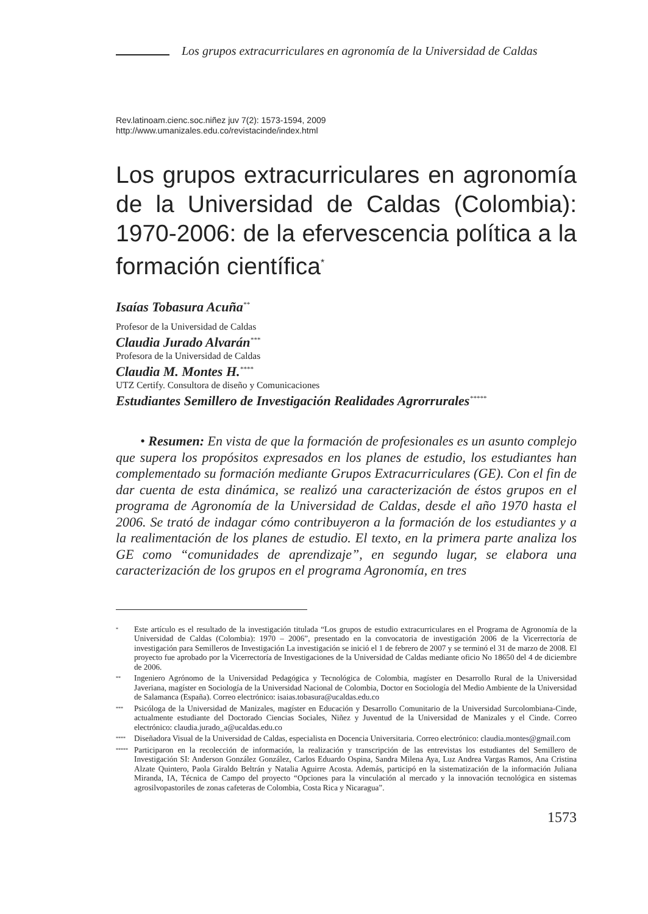Los grupos extracurriculares en agronomía de la Universidad de Caldas
Rev.latinoam.cienc.soc.niñez juv 7(2): 1573-1594, 2009
http://www.umanizales.edu.co/revistacinde/index.html
Los grupos extracurriculares en agronomía de la Universidad de Caldas (Colombia): 1970-2006: de la efervescencia política a la formación científica<sup>*</sup>
Isaías Tobasura Acuña<sup>**</sup>
Profesor de la Universidad de Caldas
Claudia Jurado Alvarán<sup>***</sup>
Profesora de la Universidad de Caldas
Claudia M. Montes H.<sup>****</sup>
UTZ Certify. Consultora de diseño y Comunicaciones
Estudiantes Semillero de Investigación Realidades Agrorrurales<sup>*****</sup>
• Resumen: En vista de que la formación de profesionales es un asunto complejo que supera los propósitos expresados en los planes de estudio, los estudiantes han complementado su formación mediante Grupos Extracurriculares (GE). Con el fin de dar cuenta de esta dinámica, se realizó una caracterización de éstos grupos en el programa de Agronomía de la Universidad de Caldas, desde el año 1970 hasta el 2006. Se trató de indagar cómo contribuyeron a la formación de los estudiantes y a la realimentación de los planes de estudio. El texto, en la primera parte analiza los GE como “comunidades de aprendizaje”, en segundo lugar, se elabora una caracterización de los grupos en el programa Agronomía, en tres
* Este artículo es el resultado de la investigación titulada “Los grupos de estudio extracurriculares en el Programa de Agronomía de la Universidad de Caldas (Colombia): 1970 – 2006”, presentado en la convocatoria de investigación 2006 de la Vicerrectoría de investigación para Semilleros de Investigación La investigación se inició el 1 de febrero de 2007 y se terminó el 31 de marzo de 2008. El proyecto fue aprobado por la Vicerrectoría de Investigaciones de la Universidad de Caldas mediante oficio No 18650 del 4 de diciembre de 2006.
** Ingeniero Agrónomo de la Universidad Pedagógica y Tecnológica de Colombia, magíster en Desarrollo Rural de la Universidad Javeriana, magíster en Sociología de la Universidad Nacional de Colombia, Doctor en Sociología del Medio Ambiente de la Universidad de Salamanca (España). Correo electrónico: isaias.tobasura@ucaldas.edu.co
*** Psicóloga de la Universidad de Manizales, magíster en Educación y Desarrollo Comunitario de la Universidad Surcolombiana-Cinde, actualmente estudiante del Doctorado Ciencias Sociales, Niñez y Juventud de la Universidad de Manizales y el Cinde. Correo electrónico: claudia.jurado_a@ucaldas.edu.co
**** Diseñadora Visual de la Universidad de Caldas, especialista en Docencia Universitaria. Correo electrónico: claudia.montes@gmail.com
***** Participaron en la recolección de información, la realización y transcripción de las entrevistas los estudiantes del Semillero de Investigación SI: Anderson González González, Carlos Eduardo Ospina, Sandra Milena Aya, Luz Andrea Vargas Ramos, Ana Cristina Alzate Quintero, Paola Giraldo Beltrán y Natalia Aguirre Acosta. Además, participó en la sistematización de la información Juliana Miranda, IA, Técnica de Campo del proyecto “Opciones para la vinculación al mercado y la innovación tecnológica en sistemas agrosilvopastoriles de zonas cafeteras de Colombia, Costa Rica y Nicaragua”.
1573